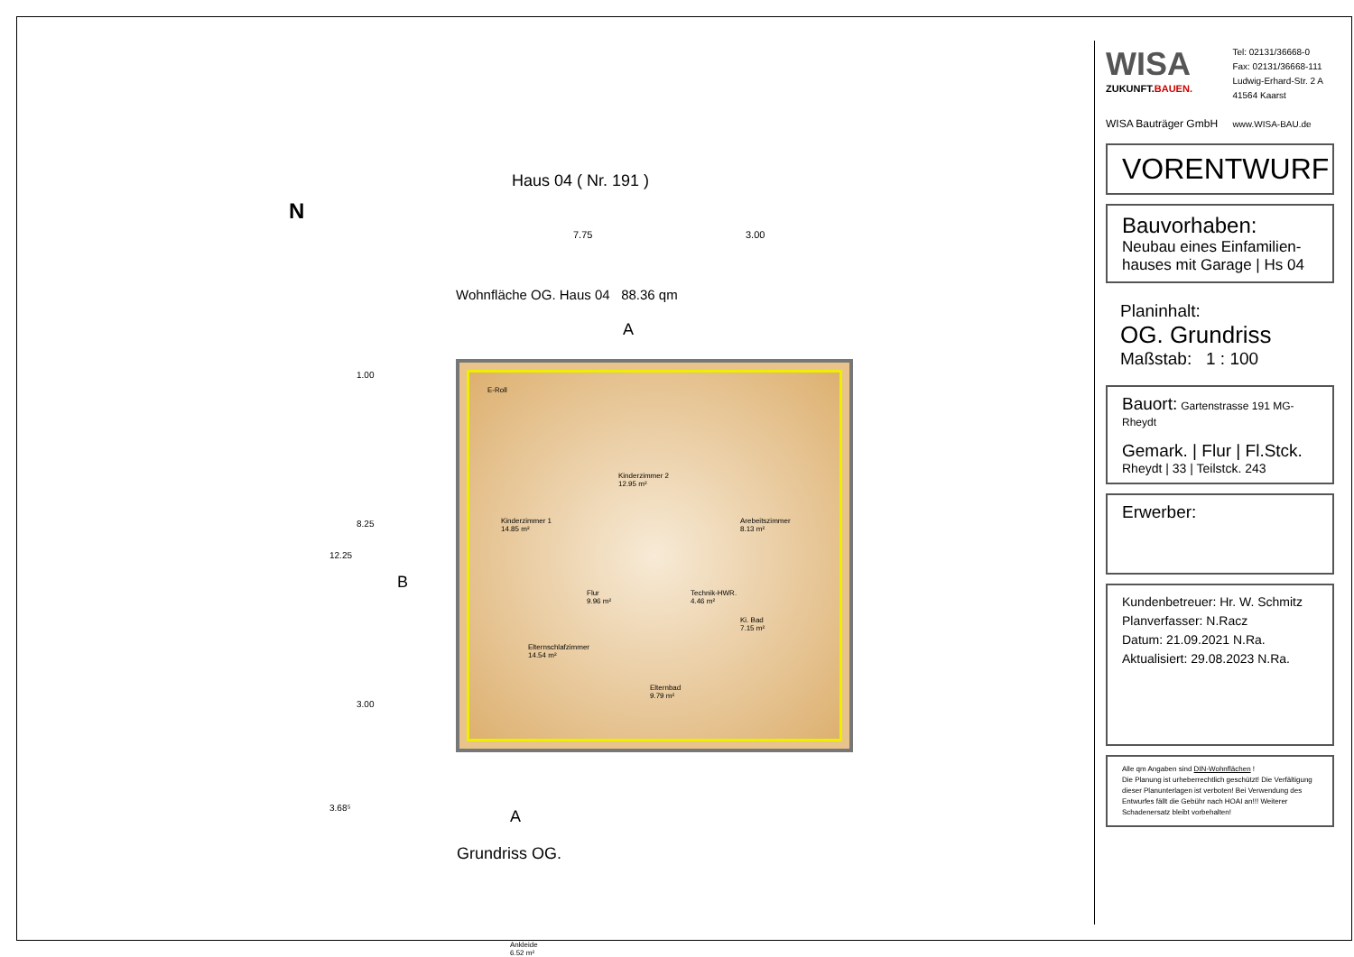Haus 04 ( Nr. 191 )
7.75 3.00
Wohnfläche OG. Haus 04 88.36 qm
Kinderzimmer 1
14.85 m²
Kinderzimmer 2
12.95 m²
Arebeitszimmer
8.13 m²
Flur
9.96 m²
Technik-HWR.
4.46 m²
Ankleide
6.52 m²
Elternschlafzimmer
14.54 m²
Elternbad
9.79 m²
Ki. Bad
7.15 m²
E-Roll
B
A
A
1.00
8.25
12.25
3.00
3.68⁵
Grundriss OG.
N
WISA
ZUKUNFT.BAUEN.
WISA Bauträger GmbH
Tel: 02131/36668-0
Fax: 02131/36668-111
Ludwig-Erhard-Str. 2 A
41564 Kaarst
www.WISA-BAU.de
VORENTWURF
Bauvorhaben:
Neubau eines Einfamilien-
hauses mit Garage | Hs 04
Planinhalt:
OG. Grundriss
Maßstab: 1 : 100
Bauort: Gartenstrasse 191 MG-Rheydt
Gemark. | Flur | Fl.Stck.
Rheydt | 33 | Teilstck. 243
Erwerber:
Kundenbetreuer: Hr. W. Schmitz
Planverfasser: N.Racz
Datum: 21.09.2021 N.Ra.
Aktualisiert: 29.08.2023 N.Ra.
Alle qm Angaben sind DIN-Wohnflächen !
Die Planung ist urheberrechtlich geschützt! Die Verfältigung dieser Planunterlagen ist verboten! Bei Verwendung des Entwurfes fällt die Gebühr nach HOAI an!!! Weiterer Schadenersatz bleibt vorbehalten!